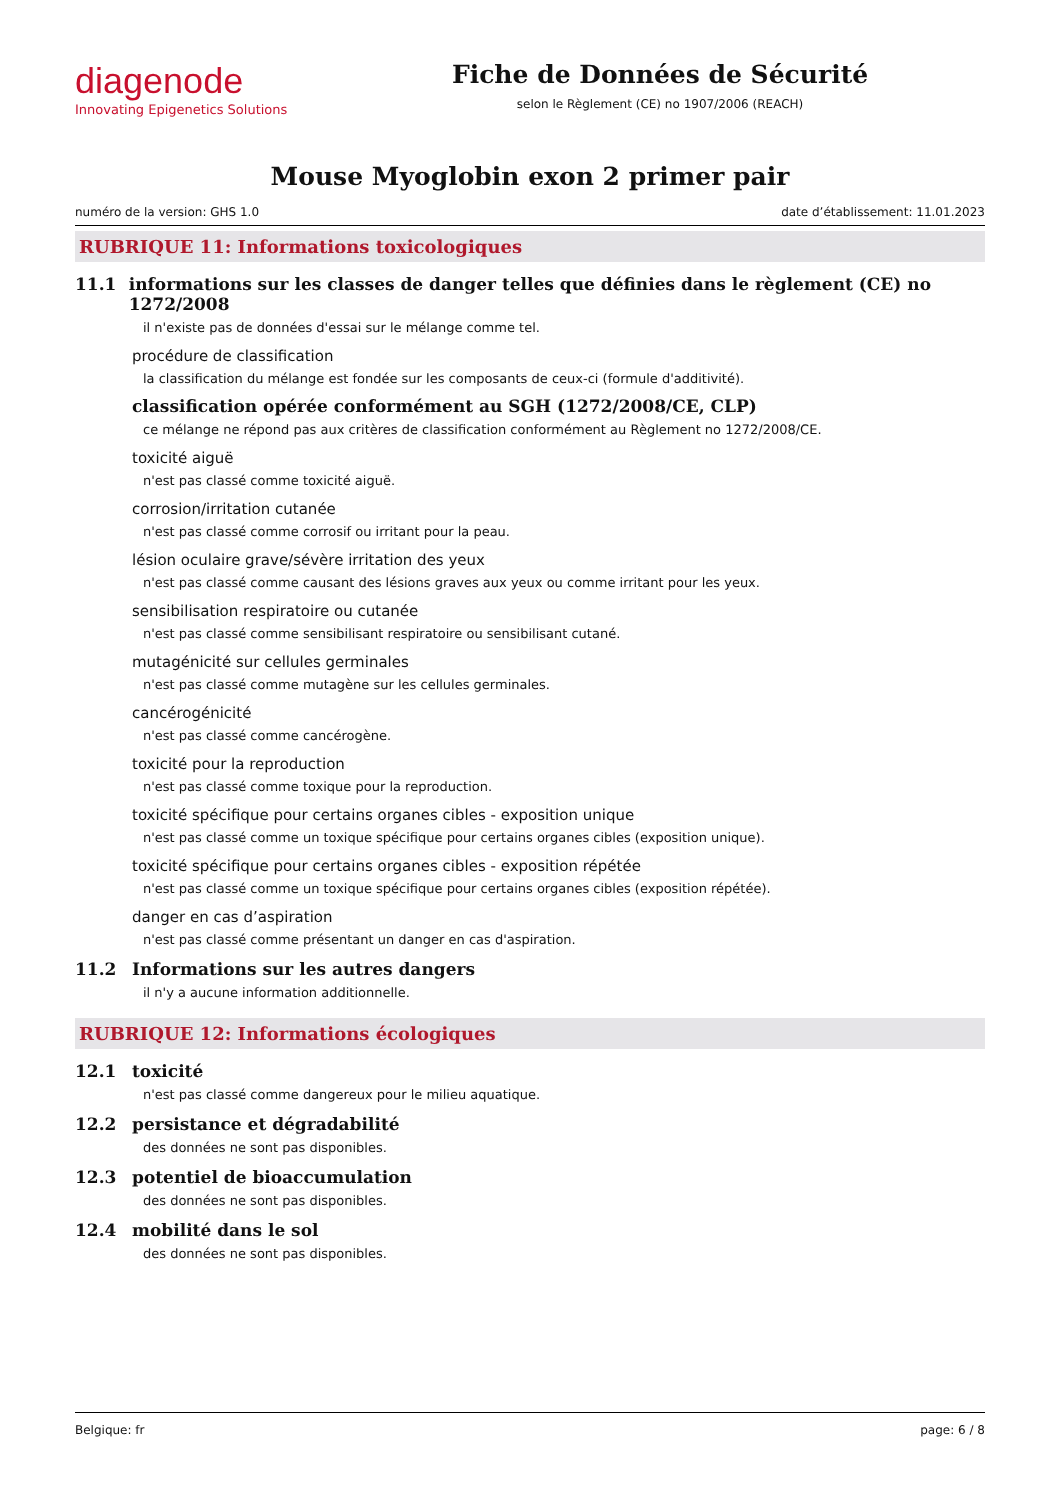diagenode
Innovating Epigenetics Solutions
Fiche de Données de Sécurité
selon le Règlement (CE) no 1907/2006 (REACH)
Mouse Myoglobin exon 2 primer pair
numéro de la version: GHS 1.0 date d’établissement: 11.01.2023
RUBRIQUE 11: Informations toxicologiques
11.1 informations sur les classes de danger telles que définies dans le règlement (CE) no 1272/2008
il n'existe pas de données d'essai sur le mélange comme tel.
procédure de classification
la classification du mélange est fondée sur les composants de ceux-ci (formule d'additivité).
classification opérée conformément au SGH (1272/2008/CE, CLP)
ce mélange ne répond pas aux critères de classification conformément au Règlement no 1272/2008/CE.
toxicité aiguë
n'est pas classé comme toxicité aiguë.
corrosion/irritation cutanée
n'est pas classé comme corrosif ou irritant pour la peau.
lésion oculaire grave/sévère irritation des yeux
n'est pas classé comme causant des lésions graves aux yeux ou comme irritant pour les yeux.
sensibilisation respiratoire ou cutanée
n'est pas classé comme sensibilisant respiratoire ou sensibilisant cutané.
mutagénicité sur cellules germinales
n'est pas classé comme mutagène sur les cellules germinales.
cancérogénicité
n'est pas classé comme cancérogène.
toxicité pour la reproduction
n'est pas classé comme toxique pour la reproduction.
toxicité spécifique pour certains organes cibles - exposition unique
n'est pas classé comme un toxique spécifique pour certains organes cibles (exposition unique).
toxicité spécifique pour certains organes cibles - exposition répétée
n'est pas classé comme un toxique spécifique pour certains organes cibles (exposition répétée).
danger en cas d’aspiration
n'est pas classé comme présentant un danger en cas d'aspiration.
11.2 Informations sur les autres dangers
il n'y a aucune information additionnelle.
RUBRIQUE 12: Informations écologiques
12.1 toxicité
n'est pas classé comme dangereux pour le milieu aquatique.
12.2 persistance et dégradabilité
des données ne sont pas disponibles.
12.3 potentiel de bioaccumulation
des données ne sont pas disponibles.
12.4 mobilité dans le sol
des données ne sont pas disponibles.
Belgique: fr page: 6 / 8